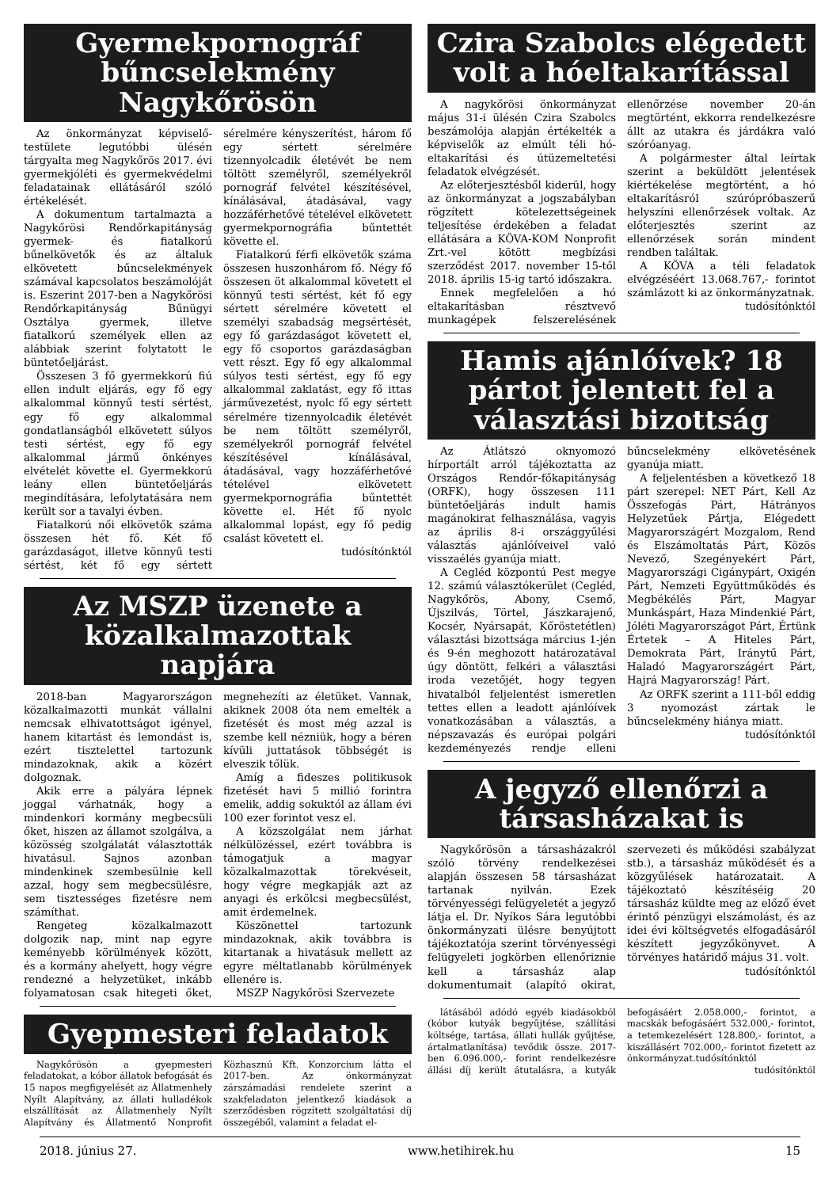Gyermekpornográf bűncselekmény Nagykőrösön
Az önkormányzat képviselő-testülete legutóbbi ülésén tárgyalta meg Nagykőrös 2017. évi gyermekjóléti és gyermekvédelmi feladatainak ellátásáról szóló értékelését.
A dokumentum tartalmazta a Nagykőrösi Rendőrkapitányság gyermek- és fiatalkorú bűnelkövetők és az általuk elkövetett bűncselekmények számával kapcsolatos beszámolóját is. Eszerint 2017-ben a Nagykőrösi Rendőrkapitányság Bűnügyi Osztálya gyermek, illetve fiatalkorú személyek ellen az alábbiak szerint folytatott le büntetőeljárást.
Összesen 3 fő gyermekkorú fiú ellen indult eljárás, egy fő egy alkalommal könnyű testi sértést, egy fő egy alkalommal gondatlanságból elkövetett súlyos testi sértést, egy fő egy alkalommal jármű önkényes elvételét követte el. Gyermekkorú leány ellen büntetőeljárás megindítására, lefolytatására nem került sor a tavalyi évben.
Fiatalkorú női elkövetők száma összesen hét fő. Két fő garázdaságot, illetve könnyű testi sértést, két fő egy sértett sérelmére kényszerítést, három fő egy sértett sérelmére tizennyolcadik életévét be nem töltött személyről, személyekről pornográf felvétel készítésével, kínálásával, átadásával, vagy hozzáférhetővé tételével elkövetett gyermekpornográfia bűntettét követte el.
Fiatalkorú férfi elkövetők száma összesen huszonhárom fő. Négy fő összesen öt alkalommal követett el könnyű testi sértést, két fő egy sértett sérelmére követett el személyi szabadság megsértését, egy fő garázdaságot követett el, egy fő csoportos garázdaságban vett részt. Egy fő egy alkalommal súlyos testi sértést, egy fő egy alkalommal zaklatást, egy fő ittas járművezetést, nyolc fő egy sértett sérelmére tizennyolcadik életévét be nem töltött személyről, személyekről pornográf felvétel készítésével kínálásával, átadásával, vagy hozzáférhetővé tételével elkövetett gyermekpornográfia bűntettét követte el. Hét fő nyolc alkalommal lopást, egy fő pedig csalást követett el.
tudósítónktól
Az MSZP üzenete a közalkalmazottak napjára
2018-ban Magyarországon közalkalmazotti munkát vállalni nemcsak elhivatottságot igényel, hanem kitartást és lemondást is, ezért tisztelettel tartozunk mindazoknak, akik a közért dolgoznak.
Akik erre a pályára lépnek joggal várhatnák, hogy a mindenkori kormány megbecsüli őket, hiszen az államot szolgálva, a közösség szolgálatát választották hivatásul. Sajnos azonban mindenkinek szembesülnie kell azzal, hogy sem megbecsülésre, sem tisztességes fizetésre nem számíthat.
Rengeteg közalkalmazott dolgozik nap, mint nap egyre keményebb körülmények között, és a kormány ahelyett, hogy végre rendezné a helyzetüket, inkább folyamatosan csak hitegeti őket, megnehezíti az életüket. Vannak, akiknek 2008 óta nem emelték a fizetését és most még azzal is szembe kell nézniük, hogy a béren kívüli juttatások többségét is elveszik tőlük.
Amíg a fideszes politikusok fizetését havi 5 millió forintra emelik, addig sokuktól az állam évi 100 ezer forintot vesz el.
A közszolgálat nem járhat nélkülözéssel, ezért továbbra is támogatjuk a magyar közalkalmazottak törekvéseit, hogy végre megkapják azt az anyagi és erkölcsi megbecsülést, amit érdemelnek.
Köszönettel tartozunk mindazoknak, akik továbbra is kitartanak a hivatásuk mellett az egyre méltatlanabb körülmények ellenére is.
MSZP Nagykőrösi Szervezete
Gyepmesteri feladatok
Nagykőrösön a gyepmesteri feladatokat, a kóbor állatok befogását és 15 napos megfigyelését az Állatmenhely Nyílt Alapítvány, az állati hulladékok elszállítását az Állatmenhely Nyílt Alapítvány és Állatmentő Nonprofit Közhasznú Kft. Konzorcium látta el 2017-ben. Az önkormányzat zárszámadási rendelete szerint a szakfeladaton jelentkező kiadások a szerződésben rögzített szolgáltatási díj összegéből, valamint a feladat el-
Czira Szabolcs elégedett volt a hóeltakarítással
A nagykőrösi önkormányzat május 31-i ülésén Czira Szabolcs beszámolója alapján értékelték a képviselők az elmúlt téli hó-eltakarítási és útüzemeltetési feladatok elvégzését.
Az előterjesztésből kiderül, hogy az önkormányzat a jogszabályban rögzített kötelezettségeinek teljesítése érdekében a feladat ellátására a KÖVA-KOM Nonprofit Zrt.-vel kötött megbízási szerződést 2017. november 15-től 2018. április 15-ig tartó időszakra.
Ennek megfelelően a hó eltakarításban résztvevő munkagépek felszerelésének ellenőrzése november 20-án megtörtént, ekkorra rendelkezésre állt az utakra és járdákra való szóróanyag.
A polgármester által leírtak szerint a beküldött jelentések kiértékelése megtörtént, a hó eltakarításról szúrópróbaszerű helyszíni ellenőrzések voltak. Az előterjesztés szerint az ellenőrzések során mindent rendben találtak.
A KÖVA a téli feladatok elvégzéséért 13.068.767,- forintot számlázott ki az önkormányzatnak.
tudósítónktól
Hamis ajánlóívek? 18 pártot jelentett fel a választási bizottság
Az Átlátszó oknyomozó hírportált arról tájékoztatta az Országos Rendőr-főkapitányság (ORFK), hogy összesen 111 büntetőeljárás indult hamis magánokirat felhasználása, vagyis az április 8-i országgyűlési választás ajánlóíveivel való visszaélés gyanúja miatt.
A Cegléd központú Pest megye 12. számú választókerület (Cegléd, Nagykőrös, Abony, Csemő, Újszilvás, Törtel, Jászkarajenő, Kocsér, Nyársapát, Kőröstetétlen) választási bizottsága március 1-jén és 9-én meghozott határozatával úgy döntött, felkéri a választási iroda vezetőjét, hogy tegyen hivatalból feljelentést ismeretlen tettes ellen a leadott ajánlóívek vonatkozásában a választás, a népszavazás és európai polgári kezdeményezés rendje elleni bűncselekmény elkövetésének gyanúja miatt.
A feljelentésben a következő 18 párt szerepel: NET Párt, Kell Az Összefogás Párt, Hátrányos Helyzetűek Pártja, Elégedett Magyarországért Mozgalom, Rend és Elszámoltatás Párt, Közös Nevező, Szegényekért Párt, Magyarországi Cigánypárt, Oxigén Párt, Nemzeti Együttműködés és Megbékélés Párt, Magyar Munkáspárt, Haza Mindenkié Párt, Jóléti Magyarországot Párt, Értünk Értetek – A Hiteles Párt, Demokrata Párt, Iránytű Párt, Haladó Magyarországért Párt, Hajrá Magyarország! Párt.
Az ORFK szerint a 111-ből eddig 3 nyomozást zártak le bűncselekmény hiánya miatt.
tudósítónktól
A jegyző ellenőrzi a társasházakat is
Nagykőrösön a társasházakról szóló törvény rendelkezései alapján összesen 58 társasházat tartanak nyilván. Ezek törvényességi felügyeletét a jegyző látja el. Dr. Nyíkos Sára legutóbbi önkormányzati ülésre benyújtott tájékoztatója szerint törvényességi felügyeleti jogkörben ellenőriznie kell a társasház alap dokumentumait (alapító okirat, szervezeti és működési szabályzat stb.), a társasház működését és a közgyűlések határozatait. A tájékoztató készítéséig 20 társasház küldte meg az előző évet érintő pénzügyi elszámolást, és az idei évi költségvetés elfogadásáról készített jegyzőkönyvet. A törvényes határidő május 31. volt.
tudósítónktól
látásából adódó egyéb kiadásokból (kóbor kutyák begyűjtése, szállítási költsége, tartása, állati hullák gyűjtése, ártalmatlanítása) tevődik össze. 2017-ben 6.096.000,- forint rendelkezésre állási díj került átutalásra, a kutyák befogásáért 2.058.000,- forintot, a macskák befogásáért 532.000,- forintot, a tetemkezelésért 128.800,- forintot, a kiszállásért 702.000,- forintot fizetett az önkormányzat.tudósítónktól
tudósítónktól
2018. június 27. www.hetihirek.hu 15